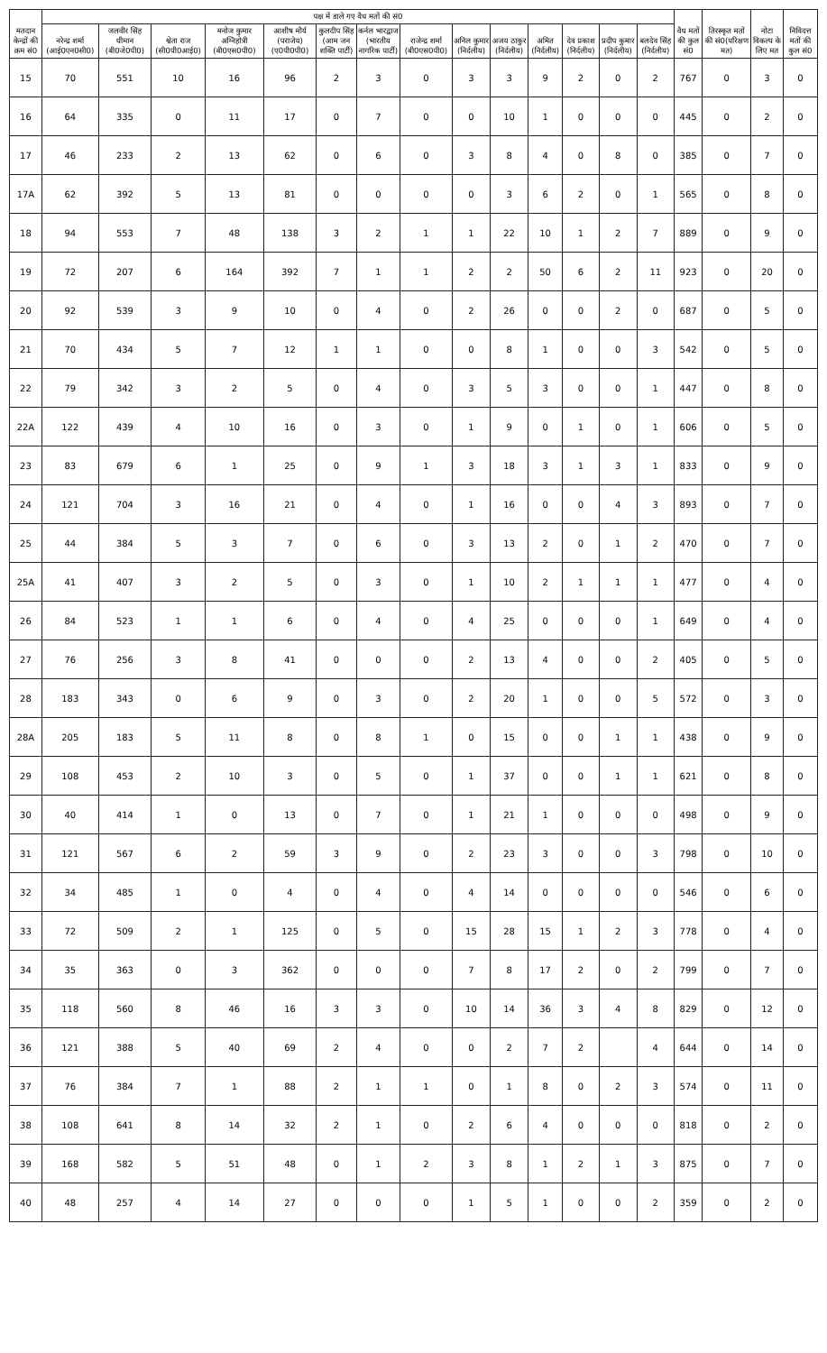| मतदान केन्द्रों की क्रम सं0 | पक्ष में डाले गए वैध मतों की सं0 | | | | | | | | | | | | | | वैध मतों की कुल सं0 | तिरस्कृत मतों की सं0(परिक्षण मत) | नोटा विकल्प के लिए मत | निविदत्त मतों की कुल सं0 |
| --- | --- | --- | --- | --- | --- | --- | --- | --- | --- | --- | --- | --- | --- | --- | --- | --- | --- | --- |
| | नरेन्द्र शर्मा (आई0एन0सी0) | जलवीर सिंह धीमान (बी0जे0पी0) | श्वेता राज (सी0पी0आई0) | मनोज कुमार अग्निहोत्री (बी0एस0पी0) | आशीष मौर्य (पराजेय) (ए0पी0पी0) | कुलदीप सिंह (आम जन शक्ति पार्टी) | कर्नल भारद्वाज (भारतीय नागरिक पार्टी) | राजेन्द्र शर्मा (बी0एस0पी0) | अनिल कुमार (निर्दलीय) | अजय ठाकुर (निर्दलीय) | अमित (निर्दलीय) | देव प्रकाश (निर्दलीय) | प्रदीप कुमार (निर्दलीय) | बलदेव सिंह (निर्दलीय) | | | | |
| 15 | 70 | 551 | 10 | 16 | 96 | 2 | 3 | 0 | 3 | 3 | 9 | 2 | 0 | 2 | 767 | 0 | 3 | 0 |
| 16 | 64 | 335 | 0 | 11 | 17 | 0 | 7 | 0 | 0 | 10 | 1 | 0 | 0 | 0 | 445 | 0 | 2 | 0 |
| 17 | 46 | 233 | 2 | 13 | 62 | 0 | 6 | 0 | 3 | 8 | 4 | 0 | 8 | 0 | 385 | 0 | 7 | 0 |
| 17A | 62 | 392 | 5 | 13 | 81 | 0 | 0 | 0 | 0 | 3 | 6 | 2 | 0 | 1 | 565 | 0 | 8 | 0 |
| 18 | 94 | 553 | 7 | 48 | 138 | 3 | 2 | 1 | 1 | 22 | 10 | 1 | 2 | 7 | 889 | 0 | 9 | 0 |
| 19 | 72 | 207 | 6 | 164 | 392 | 7 | 1 | 1 | 2 | 2 | 50 | 6 | 2 | 11 | 923 | 0 | 20 | 0 |
| 20 | 92 | 539 | 3 | 9 | 10 | 0 | 4 | 0 | 2 | 26 | 0 | 0 | 2 | 0 | 687 | 0 | 5 | 0 |
| 21 | 70 | 434 | 5 | 7 | 12 | 1 | 1 | 0 | 0 | 8 | 1 | 0 | 0 | 3 | 542 | 0 | 5 | 0 |
| 22 | 79 | 342 | 3 | 2 | 5 | 0 | 4 | 0 | 3 | 5 | 3 | 0 | 0 | 1 | 447 | 0 | 8 | 0 |
| 22A | 122 | 439 | 4 | 10 | 16 | 0 | 3 | 0 | 1 | 9 | 0 | 1 | 0 | 1 | 606 | 0 | 5 | 0 |
| 23 | 83 | 679 | 6 | 1 | 25 | 0 | 9 | 1 | 3 | 18 | 3 | 1 | 3 | 1 | 833 | 0 | 9 | 0 |
| 24 | 121 | 704 | 3 | 16 | 21 | 0 | 4 | 0 | 1 | 16 | 0 | 0 | 4 | 3 | 893 | 0 | 7 | 0 |
| 25 | 44 | 384 | 5 | 3 | 7 | 0 | 6 | 0 | 3 | 13 | 2 | 0 | 1 | 2 | 470 | 0 | 7 | 0 |
| 25A | 41 | 407 | 3 | 2 | 5 | 0 | 3 | 0 | 1 | 10 | 2 | 1 | 1 | 1 | 477 | 0 | 4 | 0 |
| 26 | 84 | 523 | 1 | 1 | 6 | 0 | 4 | 0 | 4 | 25 | 0 | 0 | 0 | 1 | 649 | 0 | 4 | 0 |
| 27 | 76 | 256 | 3 | 8 | 41 | 0 | 0 | 0 | 2 | 13 | 4 | 0 | 0 | 2 | 405 | 0 | 5 | 0 |
| 28 | 183 | 343 | 0 | 6 | 9 | 0 | 3 | 0 | 2 | 20 | 1 | 0 | 0 | 5 | 572 | 0 | 3 | 0 |
| 28A | 205 | 183 | 5 | 11 | 8 | 0 | 8 | 1 | 0 | 15 | 0 | 0 | 1 | 1 | 438 | 0 | 9 | 0 |
| 29 | 108 | 453 | 2 | 10 | 3 | 0 | 5 | 0 | 1 | 37 | 0 | 0 | 1 | 1 | 621 | 0 | 8 | 0 |
| 30 | 40 | 414 | 1 | 0 | 13 | 0 | 7 | 0 | 1 | 21 | 1 | 0 | 0 | 0 | 498 | 0 | 9 | 0 |
| 31 | 121 | 567 | 6 | 2 | 59 | 3 | 9 | 0 | 2 | 23 | 3 | 0 | 0 | 3 | 798 | 0 | 10 | 0 |
| 32 | 34 | 485 | 1 | 0 | 4 | 0 | 4 | 0 | 4 | 14 | 0 | 0 | 0 | 0 | 546 | 0 | 6 | 0 |
| 33 | 72 | 509 | 2 | 1 | 125 | 0 | 5 | 0 | 15 | 28 | 15 | 1 | 2 | 3 | 778 | 0 | 4 | 0 |
| 34 | 35 | 363 | 0 | 3 | 362 | 0 | 0 | 0 | 7 | 8 | 17 | 2 | 0 | 2 | 799 | 0 | 7 | 0 |
| 35 | 118 | 560 | 8 | 46 | 16 | 3 | 3 | 0 | 10 | 14 | 36 | 3 | 4 | 8 | 829 | 0 | 12 | 0 |
| 36 | 121 | 388 | 5 | 40 | 69 | 2 | 4 | 0 | 0 | 2 | 7 | 2 | | 4 | 644 | 0 | 14 | 0 |
| 37 | 76 | 384 | 7 | 1 | 88 | 2 | 1 | 1 | 0 | 1 | 8 | 0 | 2 | 3 | 574 | 0 | 11 | 0 |
| 38 | 108 | 641 | 8 | 14 | 32 | 2 | 1 | 0 | 2 | 6 | 4 | 0 | 0 | 0 | 818 | 0 | 2 | 0 |
| 39 | 168 | 582 | 5 | 51 | 48 | 0 | 1 | 2 | 3 | 8 | 1 | 2 | 1 | 3 | 875 | 0 | 7 | 0 |
| 40 | 48 | 257 | 4 | 14 | 27 | 0 | 0 | 0 | 1 | 5 | 1 | 0 | 0 | 2 | 359 | 0 | 2 | 0 |